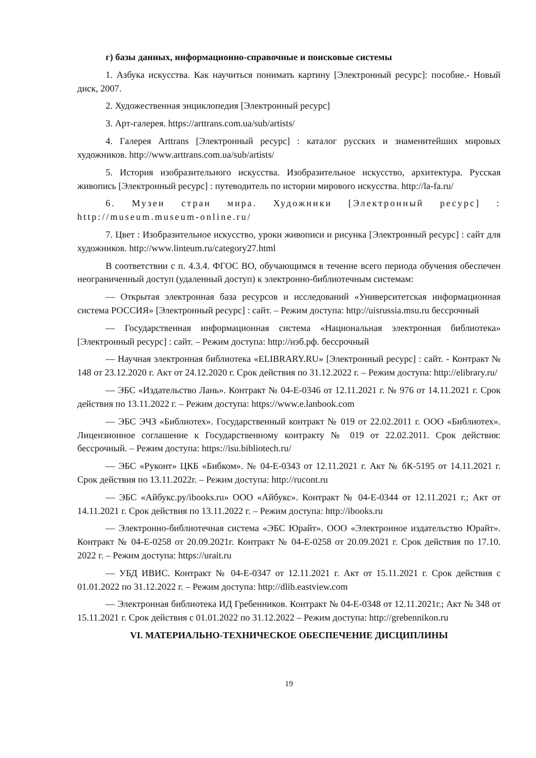г) базы данных, информационно-справочные и поисковые системы
1. Азбука искусства. Как научиться понимать картину [Электронный ресурс]: пособие.- Новый диск, 2007.
2. Художественная энциклопедия [Электронный ресурс]
3. Арт-галерея. https://arttrans.com.ua/sub/artists/
4. Галерея Arttrans [Электронный ресурс] : каталог русских и знаменитейших мировых художников. http://www.arttrans.com.ua/sub/artists/
5. История изобразительного искусства. Изобразительное искусство, архитектура. Русская живопись [Электронный ресурс] : путеводитель по истории мирового искусства. http://la-fa.ru/
6. Музеи стран мира. Художники [Электронный ресурс] : http://museum.museum-online.ru/
7. Цвет : Изобразительное искусство, уроки живописи и рисунка [Электронный ресурс] : сайт для художников. http://www.linteum.ru/category27.html
В соответствии с п. 4.3.4. ФГОС ВО, обучающимся в течение всего периода обучения обеспечен неограниченный доступ (удаленный доступ) к электронно-библиотечным системам:
— Открытая электронная база ресурсов и исследований «Университетская информационная система РОССИЯ» [Электронный ресурс] : сайт. – Режим доступа: http://uisrussia.msu.ru бессрочный
— Государственная информационная система «Национальная электронная библиотека» [Электронный ресурс] : сайт. – Режим доступа: http://нэб.рф. бессрочный
— Научная электронная библиотека «ELIBRARY.RU» [Электронный ресурс] : сайт. - Контракт № 148 от 23.12.2020 г. Акт от 24.12.2020 г. Срок действия по 31.12.2022 г. – Режим доступа: http://elibrary.ru/
— ЭБС «Издательство Лань». Контракт № 04-Е-0346 от 12.11.2021 г. № 976 от 14.11.2021 г. Срок действия по 13.11.2022 г. – Режим доступа: https://www.e.lanbook.com
— ЭБС ЭЧЗ «Библиотех». Государственный контракт № 019 от 22.02.2011 г. ООО «Библиотех». Лицензионное соглашение к Государственному контракту № 019 от 22.02.2011. Срок действия: бессрочный. – Режим доступа: https://isu.bibliotech.ru/
— ЭБС «Руконт» ЦКБ «Бибком». № 04-Е-0343 от 12.11.2021 г. Акт № бК-5195 от 14.11.2021 г. Срок действия по 13.11.2022г. – Режим доступа: http://rucont.ru
— ЭБС «Айбукс.ру/ibooks.ru» ООО «Айбукс». Контракт № 04-Е-0344 от 12.11.2021 г.; Акт от 14.11.2021 г. Срок действия по 13.11.2022 г. – Режим доступа: http://ibooks.ru
— Электронно-библиотечная система «ЭБС Юрайт». ООО «Электронное издательство Юрайт». Контракт № 04-Е-0258 от 20.09.2021г. Контракт № 04-Е-0258 от 20.09.2021 г. Срок действия по 17.10. 2022 г. – Режим доступа: https://urait.ru
— УБД ИВИС. Контракт № 04-Е-0347 от 12.11.2021 г. Акт от 15.11.2021 г. Срок действия с 01.01.2022 по 31.12.2022 г. – Режим доступа: http://dlib.eastview.com
— Электронная библиотека ИД Гребенников. Контракт № 04-Е-0348 от 12.11.2021г.; Акт № 348 от 15.11.2021 г. Срок действия с 01.01.2022 по 31.12.2022 – Режим доступа: http://grebennikon.ru
VI. МАТЕРИАЛЬНО-ТЕХНИЧЕСКОЕ ОБЕСПЕЧЕНИЕ ДИСЦИПЛИНЫ
19